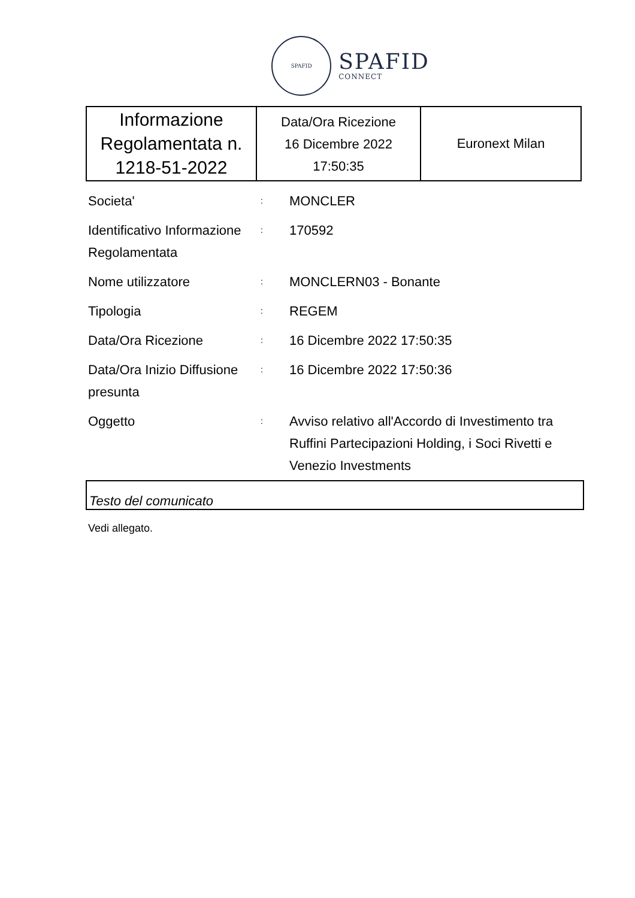SPAFID
SPAFID
CONNECT
| Informazione Regolamentata n. 1218-51-2022 | Data/Ora Ricezione 16 Dicembre 2022 17:50:35 | Euronext Milan |
| Societa' | : | MONCLER |
| Identificativo Informazione Regolamentata | : | 170592 |
| Nome utilizzatore | : | MONCLERN03 - Bonante |
| Tipologia | : | REGEM |
| Data/Ora Ricezione | : | 16 Dicembre 2022 17:50:35 |
| Data/Ora Inizio Diffusione presunta | : | 16 Dicembre 2022 17:50:36 |
| Oggetto | : | Avviso relativo all'Accordo di Investimento tra Ruffini Partecipazioni Holding, i Soci Rivetti e Venezio Investments |
Testo del comunicato
Vedi allegato.